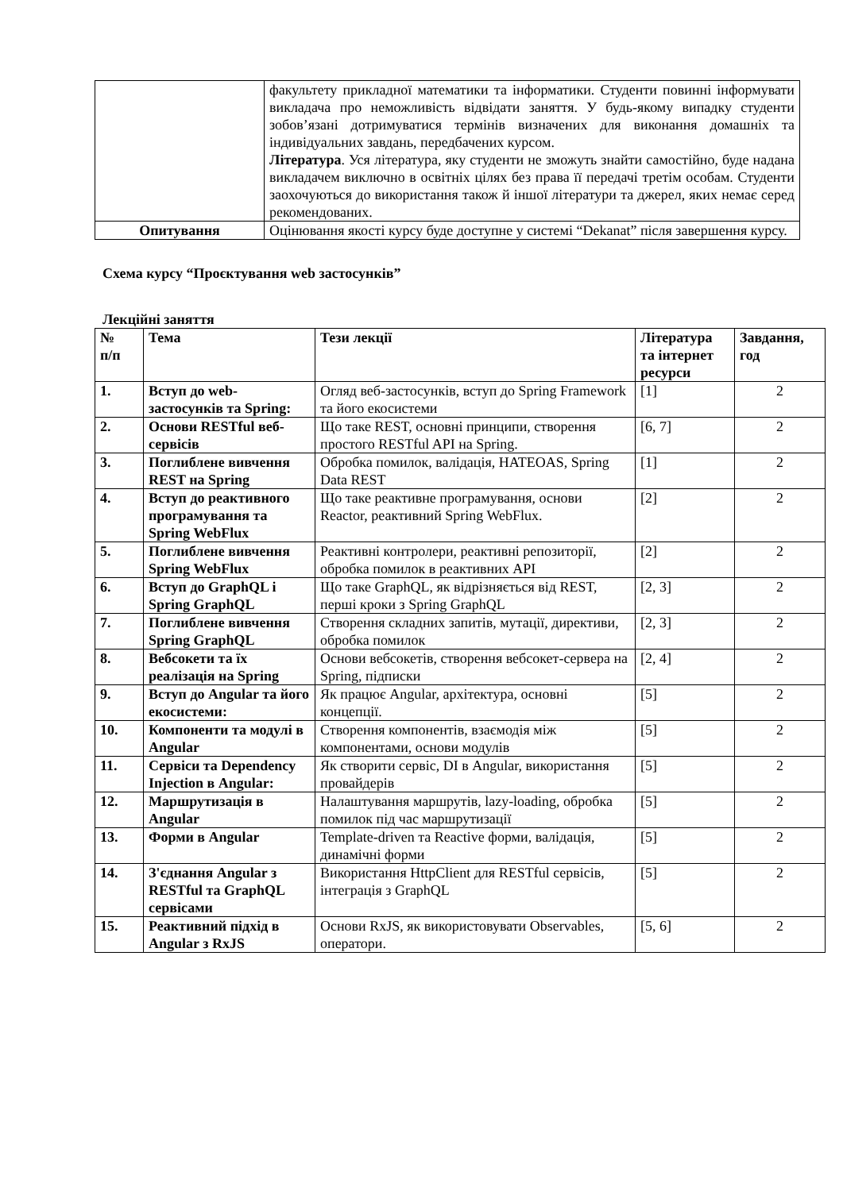| | факультету прикладної математики та інформатики. Студенти повинні інформувати викладача про неможливість відвідати заняття. У будь-якому випадку студенти зобов’язані дотримуватися термінів визначених для виконання домашніх та індивідуальних завдань, передбачених курсом. Література . Уся література, яку студенти не зможуть знайти самостійно, буде надана викладачем виключно в освітніх цілях без права її передачі третім особам. Студенти заохочуються до використання також й іншої літератури та джерел, яких немає серед рекомендованих. |
| Опитування | Оцінювання якості курсу буде доступне у системі “Dekanat” після завершення курсу. |
Схема курсу “Проєктування web застосунків”
Лекційні заняття
| № п/п | Тема | Тези лекції | Література та інтернет ресурси | Завдання, год |
| --- | --- | --- | --- | --- |
| 1. | Вступ до web-застосунків та Spring: | Огляд веб-застосунків, вступ до Spring Framework та його екосистеми | [1] | 2 |
| 2. | Основи RESTful веб-сервісів | Що таке REST, основні принципи, створення простого RESTful API на Spring. | [6, 7] | 2 |
| 3. | Поглиблене вивчення REST на Spring | Обробка помилок, валідація, HATEOAS, Spring Data REST | [1] | 2 |
| 4. | Вступ до реактивного програмування та Spring WebFlux | Що таке реактивне програмування, основи Reactor, реактивний Spring WebFlux. | [2] | 2 |
| 5. | Поглиблене вивчення Spring WebFlux | Реактивні контролери, реактивні репозиторії, обробка помилок в реактивних API | [2] | 2 |
| 6. | Вступ до GraphQL і Spring GraphQL | Що таке GraphQL, як відрізняється від REST, перші кроки з Spring GraphQL | [2, 3] | 2 |
| 7. | Поглиблене вивчення Spring GraphQL | Створення складних запитів, мутації, директиви, обробка помилок | [2, 3] | 2 |
| 8. | Вебсокети та їх реалізація на Spring | Основи вебсокетів, створення вебсокет-сервера на Spring, підписки | [2, 4] | 2 |
| 9. | Вступ до Angular та його екосистеми: | Як працює Angular, архітектура, основні концепції. | [5] | 2 |
| 10. | Компоненти та модулі в Angular | Створення компонентів, взаємодія між компонентами, основи модулів | [5] | 2 |
| 11. | Сервіси та Dependency Injection в Angular: | Як створити сервіс, DI в Angular, використання провайдерів | [5] | 2 |
| 12. | Маршрутизація в Angular | Налаштування маршрутів, lazy-loading, обробка помилок під час маршрутизації | [5] | 2 |
| 13. | Форми в Angular | Template-driven та Reactive форми, валідація, динамічні форми | [5] | 2 |
| 14. | З'єднання Angular з RESTful та GraphQL сервісами | Використання HttpClient для RESTful сервісів, інтеграція з GraphQL | [5] | 2 |
| 15. | Реактивний підхід в Angular з RxJS | Основи RxJS, як використовувати Observables, оператори. | [5, 6] | 2 |